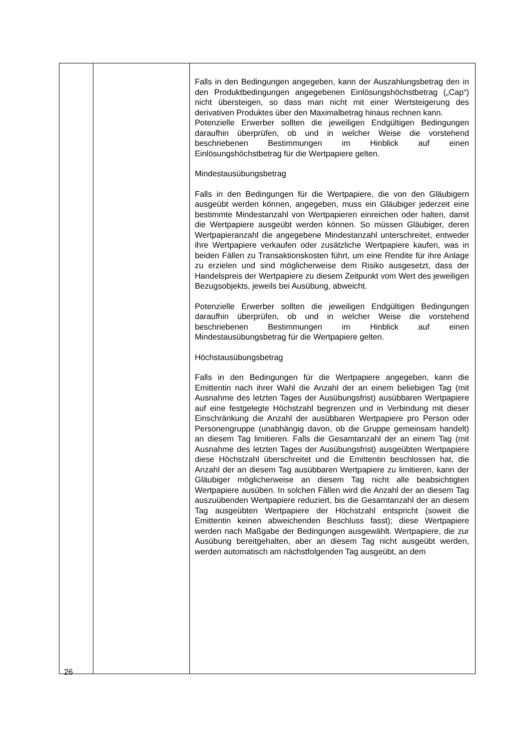| | | Falls in den Bedingungen angegeben, kann der Auszahlungs­betrag den in den Produktbedingungen angegebenen Einlösungshöchstbetrag („Cap“) nicht übersteigen, so dass man nicht mit einer Wertsteigerung des derivativen Produktes über den Maximalbetrag hinaus rechnen kann. Potenzielle Erwerber sollten die jeweiligen Endgültigen Bedingungen daraufhin überprüfen, ob und in welcher Weise die vorstehend beschriebenen Bestimmungen im Hinblick auf einen Einlösungshöchstbetrag für die Wertpapiere gelten. Mindestausübungsbetrag Falls in den Bedingungen für die Wertpapiere, die von den Gläubigern ausgeübt werden können, angegeben, muss ein Gläubiger jederzeit eine bestimmte Mindestanzahl von Wert­papieren einreichen oder halten, damit die Wertpapiere ausgeübt werden können. So müssen Gläubiger, deren Wertpapieranzahl die angegebene Mindestanzahl unterschreitet, entweder ihre Wertpapiere verkaufen oder zusätzliche Wertpapiere kaufen, was in beiden Fällen zu Transaktionskosten führt, um eine Rendite für ihre Anlage zu erzielen und sind möglicherweise dem Risiko ausgesetzt, dass der Handelspreis der Wertpapiere zu diesem Zeitpunkt vom Wert des jeweiligen Bezugsobjekts, jeweils bei Ausübung, abweicht. Potenzielle Erwerber sollten die jeweiligen Endgültigen Bedingungen daraufhin überprüfen, ob und in welcher Weise die vorstehend beschriebenen Bestimmungen im Hinblick auf einen Mindestausübungsbetrag für die Wertpapiere gelten. Höchstausübungsbetrag Falls in den Bedingungen für die Wertpapiere angegeben, kann die Emittentin nach ihrer Wahl die Anzahl der an einem beliebigen Tag (mit Ausnahme des letzten Tages der Ausübungsfrist) ausübbaren Wertpapiere auf eine festgelegte Höchstzahl begrenzen und in Verbindung mit dieser Einschränkung die Anzahl der ausübbaren Wertpapiere pro Person oder Personengruppe (unabhängig davon, ob die Gruppe gemeinsam handelt) an diesem Tag limitieren. Falls die Gesamtanzahl der an einem Tag (mit Ausnahme des letzten Tages der Ausübungsfrist) ausgeübten Wertpapiere diese Höchstzahl überschreitet und die Emittentin beschlossen hat, die Anzahl der an diesem Tag ausübbaren Wertpapiere zu limitieren, kann der Gläubiger möglicherweise an diesem Tag nicht alle beabsichtigten Wertpapiere ausüben. In solchen Fällen wird die Anzahl der an diesem Tag auszuübenden Wertpapiere reduziert, bis die Gesamtanzahl der an diesem Tag ausgeübten Wertpapiere der Höchstzahl entspricht (soweit die Emittentin keinen abweichenden Beschluss fasst); diese Wertpapiere werden nach Maßgabe der Bedingungen ausgewählt. Wertpapiere, die zur Ausübung bereitgehalten, aber an diesem Tag nicht ausgeübt werden, werden automatisch am nächstfolgenden Tag ausgeübt, an dem |
26